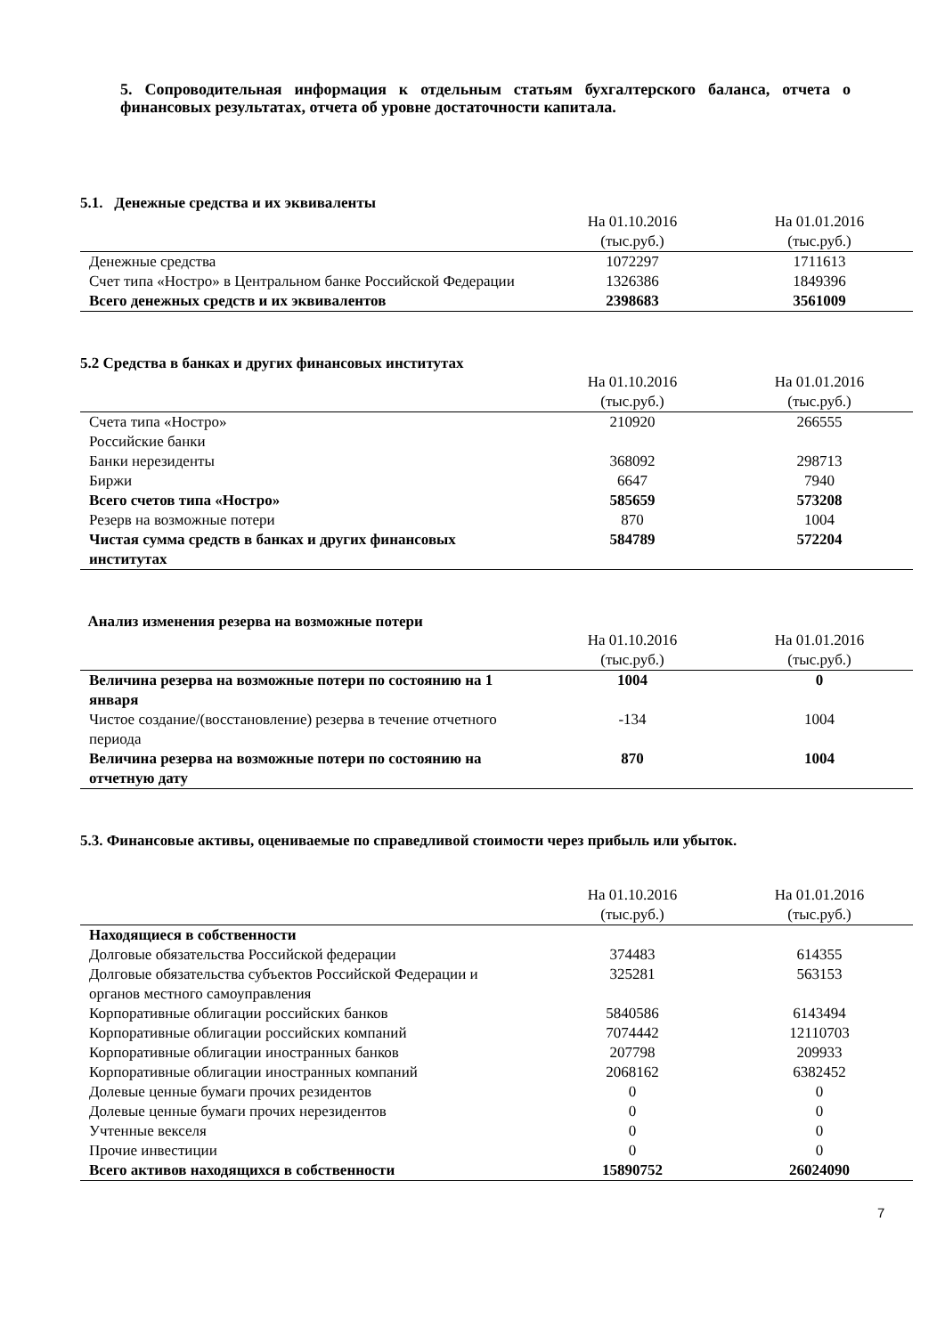5. Сопроводительная информация к отдельным статьям бухгалтерского баланса, отчета о финансовых результатах, отчета об уровне достаточности капитала.
5.1. Денежные средства и их эквиваленты
| | На 01.10.2016 (тыс.руб.) | На 01.01.2016 (тыс.руб.) |
| --- | --- | --- |
| Денежные средства | 1072297 | 1711613 |
| Счет типа «Ностро» в Центральном банке Российской Федерации | 1326386 | 1849396 |
| Всего денежных средств и их эквивалентов | 2398683 | 3561009 |
5.2 Средства в банках и других финансовых институтах
| | На 01.10.2016 (тыс.руб.) | На 01.01.2016 (тыс.руб.) |
| --- | --- | --- |
| Счета типа «Ностро» | 210920 | 266555 |
| Российские банки | | |
| Банки нерезиденты | 368092 | 298713 |
| Биржи | 6647 | 7940 |
| Всего счетов типа «Ностро» | 585659 | 573208 |
| Резерв на возможные потери | 870 | 1004 |
| Чистая сумма средств в банках и других финансовых институтах | 584789 | 572204 |
Анализ изменения резерва на возможные потери
| | На 01.10.2016 (тыс.руб.) | На 01.01.2016 (тыс.руб.) |
| --- | --- | --- |
| Величина резерва на возможные потери по состоянию на 1 января | 1004 | 0 |
| Чистое создание/(восстановление) резерва в течение отчетного периода | -134 | 1004 |
| Величина резерва на возможные потери по состоянию на отчетную дату | 870 | 1004 |
5.3. Финансовые активы, оцениваемые по справедливой стоимости через прибыль или убыток.
| | На 01.10.2016 (тыс.руб.) | На 01.01.2016 (тыс.руб.) |
| --- | --- | --- |
| Находящиеся в собственности | | |
| Долговые обязательства Российской федерации | 374483 | 614355 |
| Долговые обязательства субъектов Российской Федерации и органов местного самоуправления | 325281 | 563153 |
| Корпоративные облигации российских банков | 5840586 | 6143494 |
| Корпоративные облигации российских компаний | 7074442 | 12110703 |
| Корпоративные облигации иностранных банков | 207798 | 209933 |
| Корпоративные облигации иностранных компаний | 2068162 | 6382452 |
| Долевые ценные бумаги прочих резидентов | 0 | 0 |
| Долевые ценные бумаги прочих нерезидентов | 0 | 0 |
| Учтенные векселя | 0 | 0 |
| Прочие инвестиции | 0 | 0 |
| Всего активов находящихся в собственности | 15890752 | 26024090 |
7